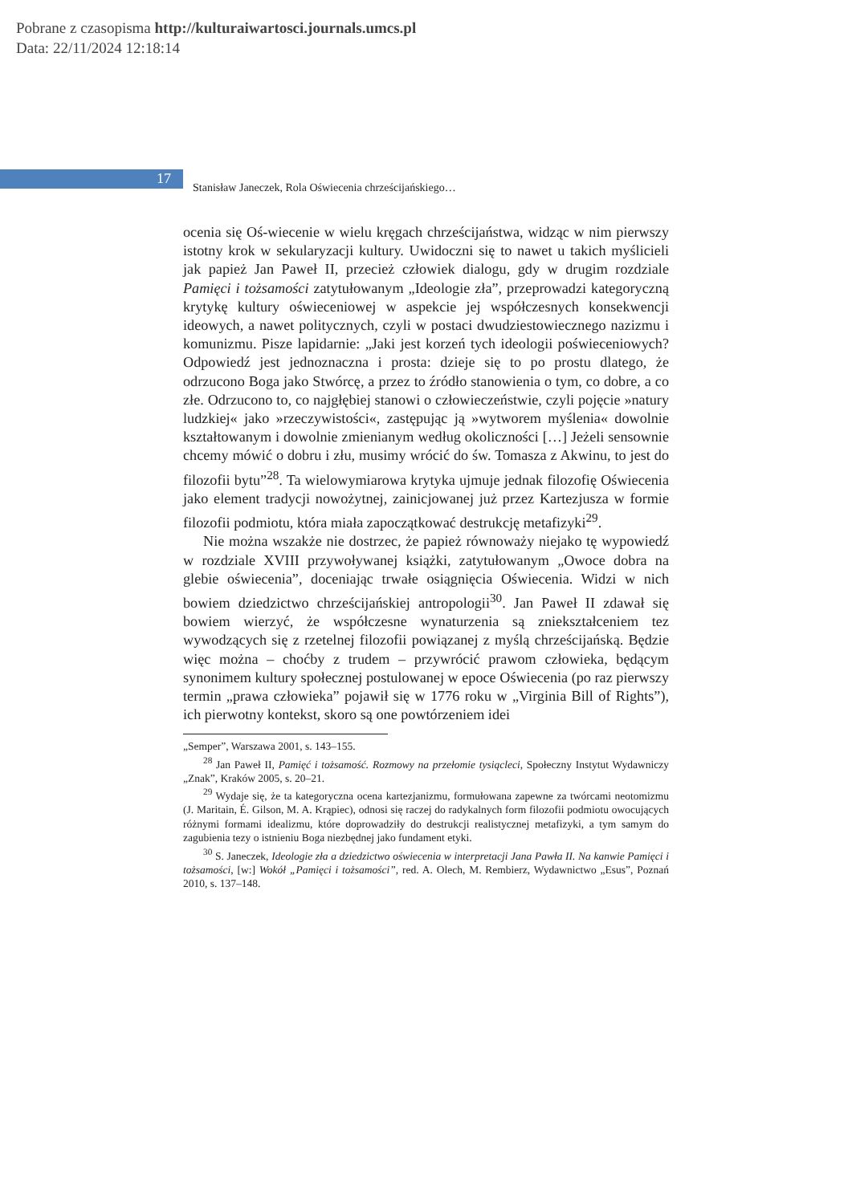Pobrane z czasopisma http://kulturaiwartosci.journals.umcs.pl
Data: 22/11/2024 12:18:14
17
Stanisław Janeczek, Rola Oświecenia chrześcijańskiego…
ocenia się Oś-wiecenie w wielu kręgach chrześcijaństwa, widząc w nim pierwszy istotny krok w sekularyzacji kultury. Uwidoczni się to nawet u takich myślicieli jak papież Jan Paweł II, przecież człowiek dialogu, gdy w drugim rozdziale Pamięci i tożsamości zatytułowanym „Ideologie zła”, przeprowadzi kategoryczną krytykę kultury oświeceniowej w aspekcie jej współczesnych konsekwencji ideowych, a nawet politycznych, czyli w postaci dwudziestowiecznego nazizmu i komunizmu. Pisze lapidarnie: „Jaki jest korzeń tych ideologii poświeceniowych? Odpowiedź jest jednoznaczna i prosta: dzieje się to po prostu dlatego, że odrzucono Boga jako Stwórcę, a przez to źródło stanowienia o tym, co dobre, a co złe. Odrzucono to, co najgłębiej stanowi o człowieczeństwie, czyli pojęcie »natury ludzkiej« jako »rzeczywistości«, zastępując ją »wytworem myślenia« dowolnie kształtowanym i dowolnie zmienianym według okoliczności […] Jeżeli sensownie chcemy mówić o dobru i złu, musimy wrócić do św. Tomasza z Akwinu, to jest do filozofii bytu”<sup>28</sup>. Ta wielowymiarowa krytyka ujmuje jednak filozofię Oświecenia jako element tradycji nowożytnej, zainicjowanej już przez Kartezjusza w formie filozofii podmiotu, która miała zapoczątkować destrukcję metafizyki<sup>29</sup>.
Nie można wszakże nie dostrzec, że papież równoważy niejako tę wypowiedź w rozdziale XVIII przywoływanej książki, zatytułowanym „Owoce dobra na glebie oświecenia”, doceniając trwałe osiągnięcia Oświecenia. Widzi w nich bowiem dziedzictwo chrześcijańskiej antropologii<sup>30</sup>. Jan Paweł II zdawał się bowiem wierzyć, że współczesne wynaturzenia są zniekształceniem tez wywodzących się z rzetelnej filozofii powiązanej z myślą chrześcijańską. Będzie więc można – choćby z trudem – przywrócić prawom człowieka, będącym synonimem kultury społecznej postulowanej w epoce Oświecenia (po raz pierwszy termin „prawa człowieka” pojawił się w 1776 roku w „Virginia Bill of Rights”), ich pierwotny kontekst, skoro są one powtórzeniem idei
„Semper”, Warszawa 2001, s. 143–155.
<sup>28</sup> Jan Paweł II, Pamięć i tożsamość. Rozmowy na przełomie tysiącleci, Społeczny Instytut Wydawniczy „Znak”, Kraków 2005, s. 20–21.
<sup>29</sup> Wydaje się, że ta kategoryczna ocena kartezjanizmu, formułowana zapewne za twórcami neotomizmu (J. Maritain, É. Gilson, M. A. Krąpiec), odnosi się raczej do radykalnych form filozofii podmiotu owocujących różnymi formami idealizmu, które doprowadziły do destrukcji realistycznej metafizyki, a tym samym do zagubienia tezy o istnieniu Boga niezbędnej jako fundament etyki.
<sup>30</sup> S. Janeczek, Ideologie zła a dziedzictwo oświecenia w interpretacji Jana Pawła II. Na kanwie Pamięci i tożsamości, [w:] Wokół „Pamięci i tożsamości”, red. A. Olech, M. Rembierz, Wydawnictwo „Esus”, Poznań 2010, s. 137–148.